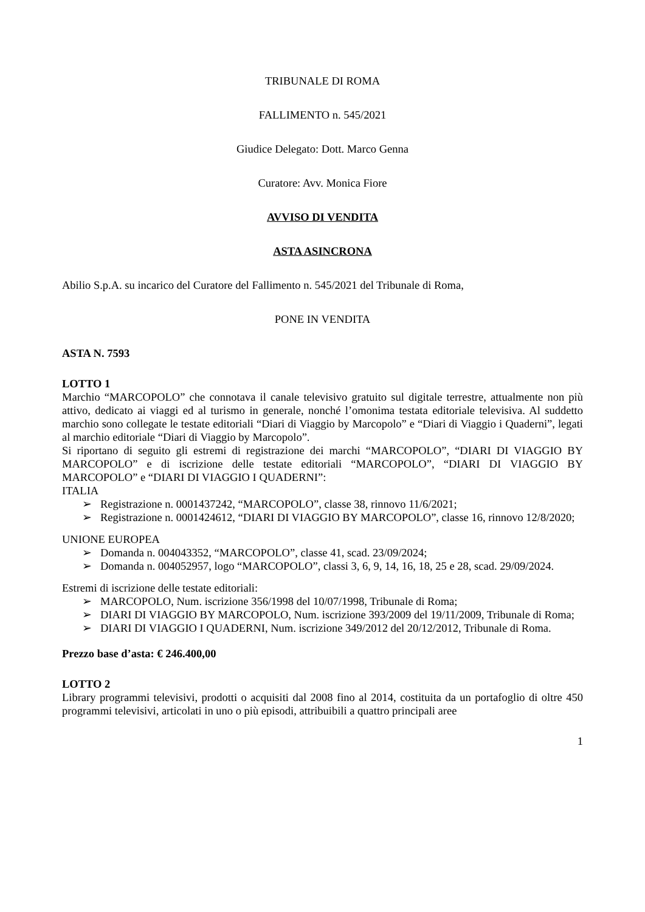TRIBUNALE DI ROMA
FALLIMENTO n. 545/2021
Giudice Delegato: Dott. Marco Genna
Curatore: Avv. Monica Fiore
AVVISO DI VENDITA
ASTA ASINCRONA
Abilio S.p.A. su incarico del Curatore del Fallimento n. 545/2021 del Tribunale di Roma,
PONE IN VENDITA
ASTA N. 7593
LOTTO 1
Marchio “MARCOPOLO” che connotava il canale televisivo gratuito sul digitale terrestre, attualmente non più attivo, dedicato ai viaggi ed al turismo in generale, nonché l’omonima testata editoriale televisiva. Al suddetto marchio sono collegate le testate editoriali “Diari di Viaggio by Marcopolo” e “Diari di Viaggio i Quaderni”, legati al marchio editoriale “Diari di Viaggio by Marcopolo”.
Si riportano di seguito gli estremi di registrazione dei marchi “MARCOPOLO”, “DIARI DI VIAGGIO BY MARCOPOLO” e di iscrizione delle testate editoriali “MARCOPOLO”, “DIARI DI VIAGGIO BY MARCOPOLO” e “DIARI DI VIAGGIO I QUADERNI”:
ITALIA
➢ Registrazione n. 0001437242, “MARCOPOLO”, classe 38, rinnovo 11/6/2021;
➢ Registrazione n. 0001424612, “DIARI DI VIAGGIO BY MARCOPOLO”, classe 16, rinnovo 12/8/2020;
UNIONE EUROPEA
➢ Domanda n. 004043352, “MARCOPOLO”, classe 41, scad. 23/09/2024;
➢ Domanda n. 004052957, logo “MARCOPOLO”, classi 3, 6, 9, 14, 16, 18, 25 e 28, scad. 29/09/2024.
Estremi di iscrizione delle testate editoriali:
➢ MARCOPOLO, Num. iscrizione 356/1998 del 10/07/1998, Tribunale di Roma;
➢ DIARI DI VIAGGIO BY MARCOPOLO, Num. iscrizione 393/2009 del 19/11/2009, Tribunale di Roma;
➢ DIARI DI VIAGGIO I QUADERNI, Num. iscrizione 349/2012 del 20/12/2012, Tribunale di Roma.
Prezzo base d’asta: € 246.400,00
LOTTO 2
Library programmi televisivi, prodotti o acquisiti dal 2008 fino al 2014, costituita da un portafoglio di oltre 450 programmi televisivi, articolati in uno o più episodi, attribuibili a quattro principali aree
1